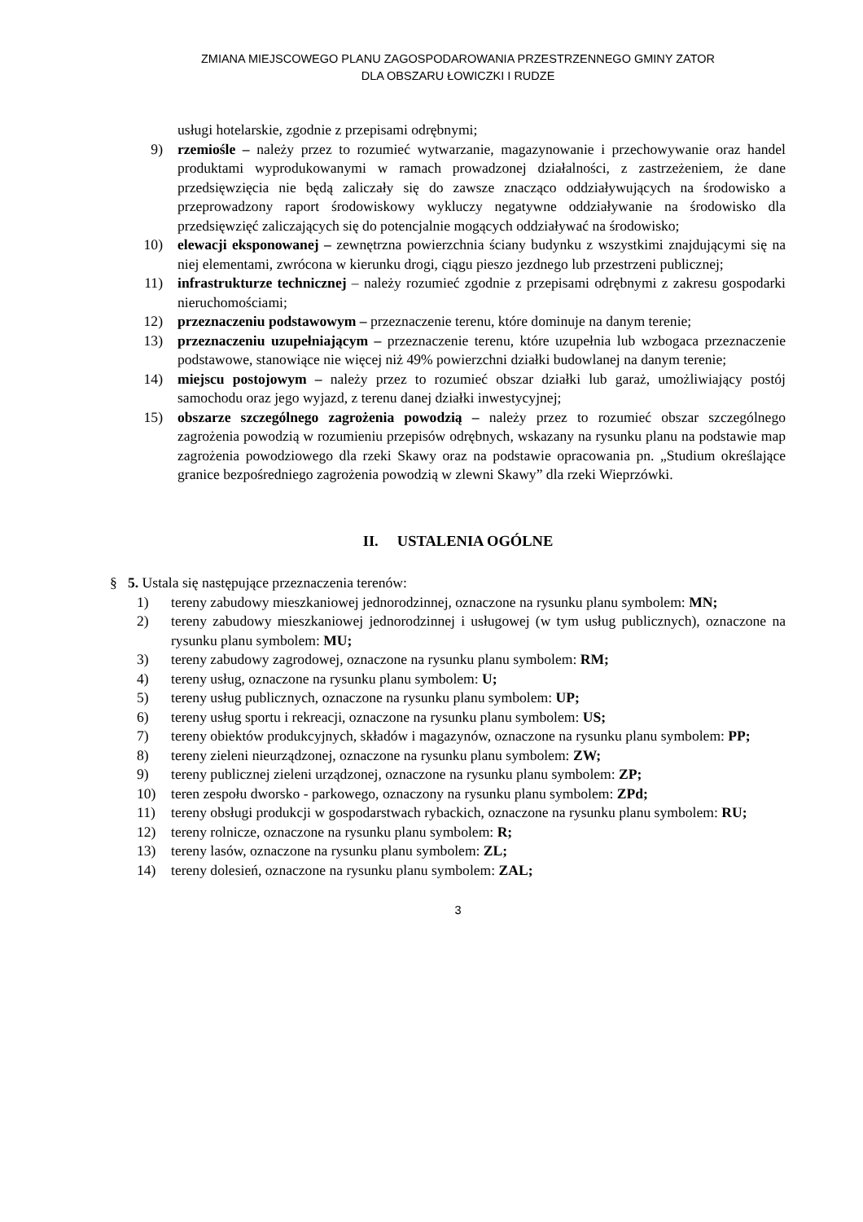ZMIANA MIEJSCOWEGO PLANU ZAGOSPODAROWANIA PRZESTRZENNEGO GMINY ZATOR
DLA OBSZARU ŁOWICZKI I RUDZE
usługi hotelarskie, zgodnie z przepisami odrębnymi;
9) rzemiośle – należy przez to rozumieć wytwarzanie, magazynowanie i przechowywanie oraz handel produktami wyprodukowanymi w ramach prowadzonej działalności, z zastrzeżeniem, że dane przedsięwzięcia nie będą zaliczały się do zawsze znacząco oddziaływujących na środowisko a przeprowadzony raport środowiskowy wykluczy negatywne oddziaływanie na środowisko dla przedsięwzięć zaliczających się do potencjalnie mogących oddziaływać na środowisko;
10) elewacji eksponowanej – zewnętrzna powierzchnia ściany budynku z wszystkimi znajdującymi się na niej elementami, zwrócona w kierunku drogi, ciągu pieszo jezdnego lub przestrzeni publicznej;
11) infrastrukturze technicznej – należy rozumieć zgodnie z przepisami odrębnymi z zakresu gospodarki nieruchomościami;
12) przeznaczeniu podstawowym – przeznaczenie terenu, które dominuje na danym terenie;
13) przeznaczeniu uzupełniającym – przeznaczenie terenu, które uzupełnia lub wzbogaca przeznaczenie podstawowe, stanowiące nie więcej niż 49% powierzchni działki budowlanej na danym terenie;
14) miejscu postojowym – należy przez to rozumieć obszar działki lub garaż, umożliwiający postój samochodu oraz jego wyjazd, z terenu danej działki inwestycyjnej;
15) obszarze szczególnego zagrożenia powodzią – należy przez to rozumieć obszar szczególnego zagrożenia powodzią w rozumieniu przepisów odrębnych, wskazany na rysunku planu na podstawie map zagrożenia powodziowego dla rzeki Skawy oraz na podstawie opracowania pn. „Studium określające granice bezpośredniego zagrożenia powodzią w zlewni Skawy” dla rzeki Wieprzówki.
II. USTALENIA OGÓLNE
§ 5. Ustala się następujące przeznaczenia terenów:
1) tereny zabudowy mieszkaniowej jednorodzinnej, oznaczone na rysunku planu symbolem: MN;
2) tereny zabudowy mieszkaniowej jednorodzinnej i usługowej (w tym usług publicznych), oznaczone na rysunku planu symbolem: MU;
3) tereny zabudowy zagrodowej, oznaczone na rysunku planu symbolem: RM;
4) tereny usług, oznaczone na rysunku planu symbolem: U;
5) tereny usług publicznych, oznaczone na rysunku planu symbolem: UP;
6) tereny usług sportu i rekreacji, oznaczone na rysunku planu symbolem: US;
7) tereny obiektów produkcyjnych, składów i magazynów, oznaczone na rysunku planu symbolem: PP;
8) tereny zieleni nieurządzonej, oznaczone na rysunku planu symbolem: ZW;
9) tereny publicznej zieleni urządzonej, oznaczone na rysunku planu symbolem: ZP;
10) teren zespołu dworsko - parkowego, oznaczony na rysunku planu symbolem: ZPd;
11) tereny obsługi produkcji w gospodarstwach rybackich, oznaczone na rysunku planu symbolem: RU;
12) tereny rolnicze, oznaczone na rysunku planu symbolem: R;
13) tereny lasów, oznaczone na rysunku planu symbolem: ZL;
14) tereny dolesień, oznaczone na rysunku planu symbolem: ZAL;
3